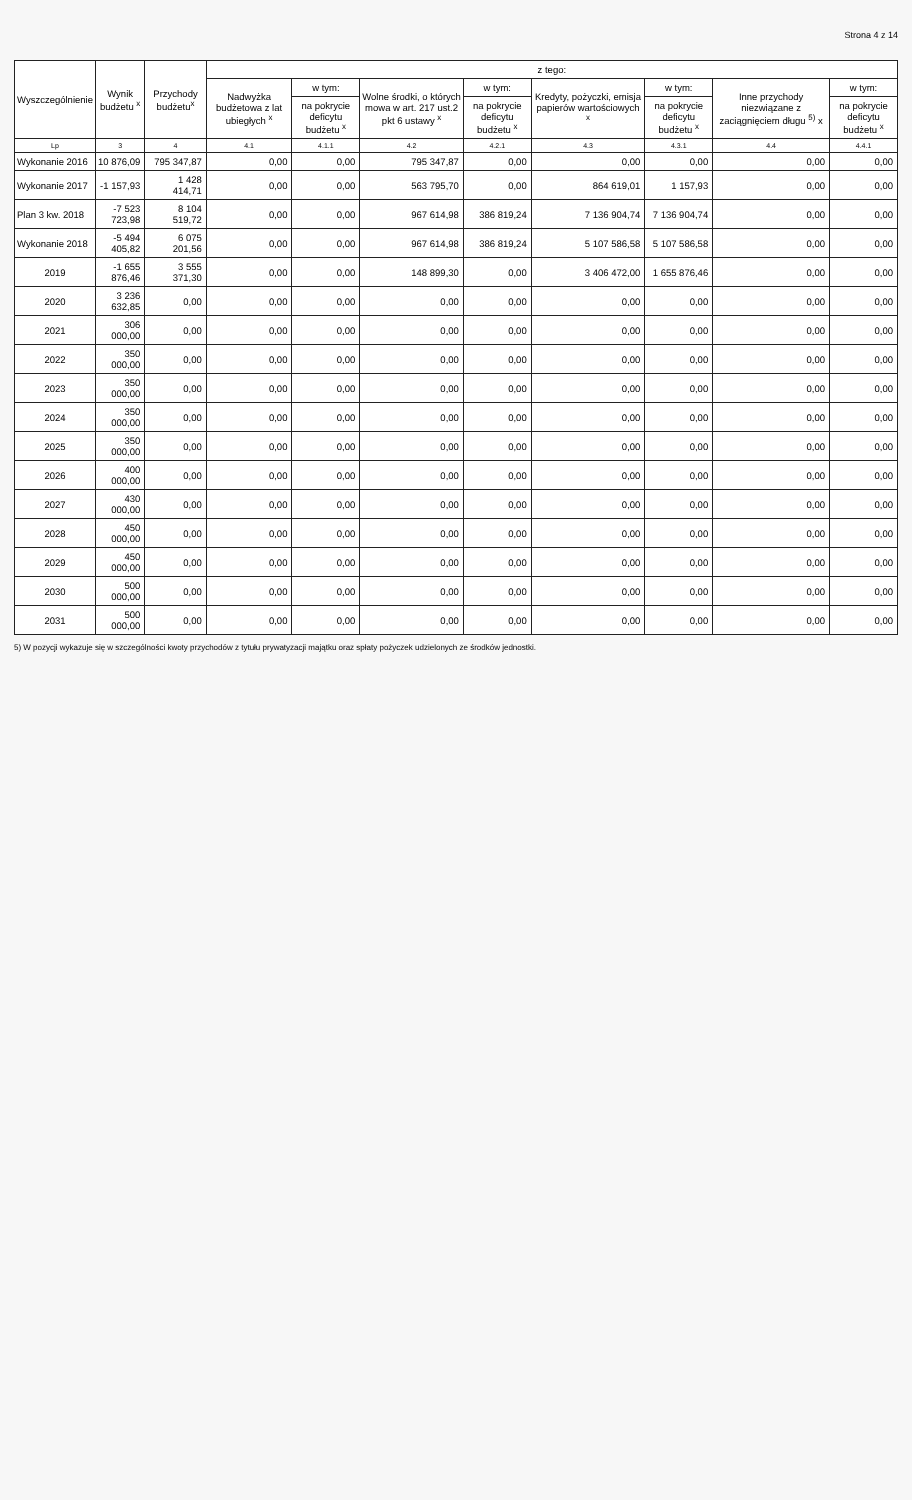Strona 4 z 14
| Wyszczególnienie | Wynik budżetu <sup>x</sup> | Przychody budżetu<sup>x</sup> | z tego: | | | | | | | |
| --- | --- | --- | --- | --- | --- | --- | --- | --- | --- | --- |
| | | | Nadwyżka budżetowa z lat ubiegłych <sup>x</sup> | w tym: | Wolne środki, o których mowa w art. 217 ust.2 pkt 6 ustawy <sup>x</sup> | w tym: | Kredyty, pożyczki, emisja papierów wartościowych <sup>x</sup> | w tym: | Inne przychody niezwiązane z zaciągnięciem długu <sup>5)</sup> x | w tym: |
| | | | | na pokrycie deficytu budżetu <sup>x</sup> | | na pokrycie deficytu budżetu <sup>x</sup> | | na pokrycie deficytu budżetu <sup>x</sup> | | na pokrycie deficytu budżetu <sup>x</sup> |
| Lp | 3 | 4 | 4.1 | 4.1.1 | 4.2 | 4.2.1 | 4.3 | 4.3.1 | 4.4 | 4.4.1 |
| Wykonanie 2016 | 10 876,09 | 795 347,87 | 0,00 | 0,00 | 795 347,87 | 0,00 | 0,00 | 0,00 | 0,00 | 0,00 |
| Wykonanie 2017 | -1 157,93 | 1 428 414,71 | 0,00 | 0,00 | 563 795,70 | 0,00 | 864 619,01 | 1 157,93 | 0,00 | 0,00 |
| Plan 3 kw. 2018 | -7 523 723,98 | 8 104 519,72 | 0,00 | 0,00 | 967 614,98 | 386 819,24 | 7 136 904,74 | 7 136 904,74 | 0,00 | 0,00 |
| Wykonanie 2018 | -5 494 405,82 | 6 075 201,56 | 0,00 | 0,00 | 967 614,98 | 386 819,24 | 5 107 586,58 | 5 107 586,58 | 0,00 | 0,00 |
| 2019 | -1 655 876,46 | 3 555 371,30 | 0,00 | 0,00 | 148 899,30 | 0,00 | 3 406 472,00 | 1 655 876,46 | 0,00 | 0,00 |
| 2020 | 3 236 632,85 | 0,00 | 0,00 | 0,00 | 0,00 | 0,00 | 0,00 | 0,00 | 0,00 | 0,00 |
| 2021 | 306 000,00 | 0,00 | 0,00 | 0,00 | 0,00 | 0,00 | 0,00 | 0,00 | 0,00 | 0,00 |
| 2022 | 350 000,00 | 0,00 | 0,00 | 0,00 | 0,00 | 0,00 | 0,00 | 0,00 | 0,00 | 0,00 |
| 2023 | 350 000,00 | 0,00 | 0,00 | 0,00 | 0,00 | 0,00 | 0,00 | 0,00 | 0,00 | 0,00 |
| 2024 | 350 000,00 | 0,00 | 0,00 | 0,00 | 0,00 | 0,00 | 0,00 | 0,00 | 0,00 | 0,00 |
| 2025 | 350 000,00 | 0,00 | 0,00 | 0,00 | 0,00 | 0,00 | 0,00 | 0,00 | 0,00 | 0,00 |
| 2026 | 400 000,00 | 0,00 | 0,00 | 0,00 | 0,00 | 0,00 | 0,00 | 0,00 | 0,00 | 0,00 |
| 2027 | 430 000,00 | 0,00 | 0,00 | 0,00 | 0,00 | 0,00 | 0,00 | 0,00 | 0,00 | 0,00 |
| 2028 | 450 000,00 | 0,00 | 0,00 | 0,00 | 0,00 | 0,00 | 0,00 | 0,00 | 0,00 | 0,00 |
| 2029 | 450 000,00 | 0,00 | 0,00 | 0,00 | 0,00 | 0,00 | 0,00 | 0,00 | 0,00 | 0,00 |
| 2030 | 500 000,00 | 0,00 | 0,00 | 0,00 | 0,00 | 0,00 | 0,00 | 0,00 | 0,00 | 0,00 |
| 2031 | 500 000,00 | 0,00 | 0,00 | 0,00 | 0,00 | 0,00 | 0,00 | 0,00 | 0,00 | 0,00 |
5) W pozycji wykazuje się w szczególności kwoty przychodów z tytułu prywatyzacji majątku oraz spłaty pożyczek udzielonych ze środków jednostki.